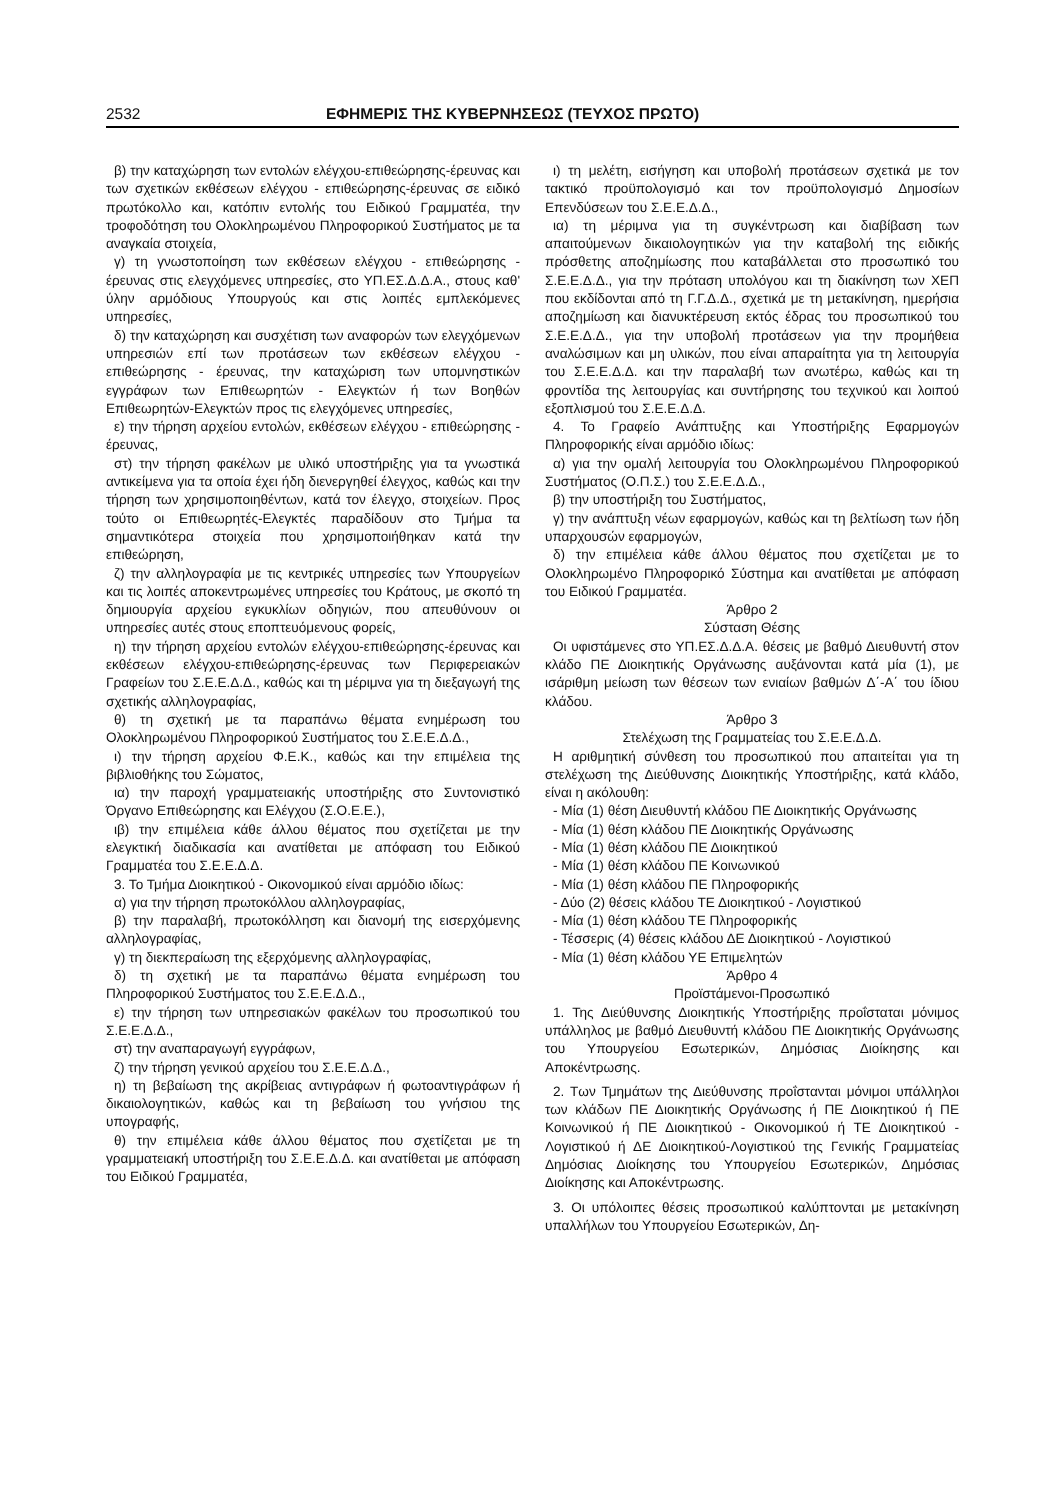2532 ΕΦΗΜΕΡΙΣ ΤΗΣ ΚΥΒΕΡΝΗΣΕΩΣ (ΤΕΥΧΟΣ ΠΡΩΤΟ)
β) την καταχώρηση των εντολών ελέγχου-επιθεώρησης-έρευνας και των σχετικών εκθέσεων ελέγχου - επιθεώρησης-έρευνας σε ειδικό πρωτόκολλο και, κατόπιν εντολής του Ειδικού Γραμματέα, την τροφοδότηση του Ολοκληρωμένου Πληροφορικού Συστήματος με τα αναγκαία στοιχεία,
γ) τη γνωστοποίηση των εκθέσεων ελέγχου - επιθεώρησης - έρευνας στις ελεγχόμενες υπηρεσίες, στο ΥΠ.ΕΣ.Δ.Δ.Α., στους καθ' ύλην αρμόδιους Υπουργούς και στις λοιπές εμπλεκόμενες υπηρεσίες,
δ) την καταχώρηση και συσχέτιση των αναφορών των ελεγχόμενων υπηρεσιών επί των προτάσεων των εκθέσεων ελέγχου - επιθεώρησης - έρευνας, την καταχώριση των υπομνηστικών εγγράφων των Επιθεωρητών - Ελεγκτών ή των Βοηθών Επιθεωρητών-Ελεγκτών προς τις ελεγχόμενες υπηρεσίες,
ε) την τήρηση αρχείου εντολών, εκθέσεων ελέγχου - επιθεώρησης - έρευνας,
στ) την τήρηση φακέλων με υλικό υποστήριξης για τα γνωστικά αντικείμενα για τα οποία έχει ήδη διενεργηθεί έλεγχος, καθώς και την τήρηση των χρησιμοποιηθέντων, κατά τον έλεγχο, στοιχείων. Προς τούτο οι Επιθεωρητές-Ελεγκτές παραδίδουν στο Τμήμα τα σημαντικότερα στοιχεία που χρησιμοποιήθηκαν κατά την επιθεώρηση,
ζ) την αλληλογραφία με τις κεντρικές υπηρεσίες των Υπουργείων και τις λοιπές αποκεντρωμένες υπηρεσίες του Κράτους, με σκοπό τη δημιουργία αρχείου εγκυκλίων οδηγιών, που απευθύνουν οι υπηρεσίες αυτές στους εποπτευόμενους φορείς,
η) την τήρηση αρχείου εντολών ελέγχου-επιθεώρησης-έρευνας και εκθέσεων ελέγχου-επιθεώρησης-έρευνας των Περιφερειακών Γραφείων του Σ.Ε.Ε.Δ.Δ., καθώς και τη μέριμνα για τη διεξαγωγή της σχετικής αλληλογραφίας,
θ) τη σχετική με τα παραπάνω θέματα ενημέρωση του Ολοκληρωμένου Πληροφορικού Συστήματος του Σ.Ε.Ε.Δ.Δ.,
ι) την τήρηση αρχείου Φ.Ε.Κ., καθώς και την επιμέλεια της βιβλιοθήκης του Σώματος,
ια) την παροχή γραμματειακής υποστήριξης στο Συντονιστικό Όργανο Επιθεώρησης και Ελέγχου (Σ.Ο.Ε.Ε.),
ιβ) την επιμέλεια κάθε άλλου θέματος που σχετίζεται με την ελεγκτική διαδικασία και ανατίθεται με απόφαση του Ειδικού Γραμματέα του Σ.Ε.Ε.Δ.Δ.
3. Το Τμήμα Διοικητικού - Οικονομικού είναι αρμόδιο ιδίως:
α) για την τήρηση πρωτοκόλλου αλληλογραφίας,
β) την παραλαβή, πρωτοκόλληση και διανομή της εισερχόμενης αλληλογραφίας,
γ) τη διεκπεραίωση της εξερχόμενης αλληλογραφίας,
δ) τη σχετική με τα παραπάνω θέματα ενημέρωση του Πληροφορικού Συστήματος του Σ.Ε.Ε.Δ.Δ.,
ε) την τήρηση των υπηρεσιακών φακέλων του προσωπικού του Σ.Ε.Ε.Δ.Δ.,
στ) την αναπαραγωγή εγγράφων,
ζ) την τήρηση γενικού αρχείου του Σ.Ε.Ε.Δ.Δ.,
η) τη βεβαίωση της ακρίβειας αντιγράφων ή φωτοαντιγράφων ή δικαιολογητικών, καθώς και τη βεβαίωση του γνήσιου της υπογραφής,
θ) την επιμέλεια κάθε άλλου θέματος που σχετίζεται με τη γραμματειακή υποστήριξη του Σ.Ε.Ε.Δ.Δ. και ανατίθεται με απόφαση του Ειδικού Γραμματέα,
ι) τη μελέτη, εισήγηση και υποβολή προτάσεων σχετικά με τον τακτικό προϋπολογισμό και τον προϋπολογισμό Δημοσίων Επενδύσεων του Σ.Ε.Ε.Δ.Δ.,
ια) τη μέριμνα για τη συγκέντρωση και διαβίβαση των απαιτούμενων δικαιολογητικών για την καταβολή της ειδικής πρόσθετης αποζημίωσης που καταβάλλεται στο προσωπικό του Σ.Ε.Ε.Δ.Δ., για την πρόταση υπολόγου και τη διακίνηση των ΧΕΠ που εκδίδονται από τη Γ.Γ.Δ.Δ., σχετικά με τη μετακίνηση, ημερήσια αποζημίωση και διανυκτέρευση εκτός έδρας του προσωπικού του Σ.Ε.Ε.Δ.Δ., για την υποβολή προτάσεων για την προμήθεια αναλώσιμων και μη υλικών, που είναι απαραίτητα για τη λειτουργία του Σ.Ε.Ε.Δ.Δ. και την παραλαβή των ανωτέρω, καθώς και τη φροντίδα της λειτουργίας και συντήρησης του τεχνικού και λοιπού εξοπλισμού του Σ.Ε.Ε.Δ.Δ.
4. Το Γραφείο Ανάπτυξης και Υποστήριξης Εφαρμογών Πληροφορικής είναι αρμόδιο ιδίως:
α) για την ομαλή λειτουργία του Ολοκληρωμένου Πληροφορικού Συστήματος (Ο.Π.Σ.) του Σ.Ε.Ε.Δ.Δ.,
β) την υποστήριξη του Συστήματος,
γ) την ανάπτυξη νέων εφαρμογών, καθώς και τη βελτίωση των ήδη υπαρχουσών εφαρμογών,
δ) την επιμέλεια κάθε άλλου θέματος που σχετίζεται με το Ολοκληρωμένο Πληροφορικό Σύστημα και ανατίθεται με απόφαση του Ειδικού Γραμματέα.
Άρθρο 2
Σύσταση Θέσης
Οι υφιστάμενες στο ΥΠ.ΕΣ.Δ.Δ.Α. θέσεις με βαθμό Διευθυντή στον κλάδο ΠΕ Διοικητικής Οργάνωσης αυξάνονται κατά μία (1), με ισάριθμη μείωση των θέσεων των ενιαίων βαθμών Δ΄-Α΄ του ίδιου κλάδου.
Άρθρο 3
Στελέχωση της Γραμματείας του Σ.Ε.Ε.Δ.Δ.
Η αριθμητική σύνθεση του προσωπικού που απαιτείται για τη στελέχωση της Διεύθυνσης Διοικητικής Υποστήριξης, κατά κλάδο, είναι η ακόλουθη:
- Μία (1) θέση Διευθυντή κλάδου ΠΕ Διοικητικής Οργάνωσης
- Μία (1) θέση κλάδου ΠΕ Διοικητικής Οργάνωσης
- Μία (1) θέση κλάδου ΠΕ Διοικητικού
- Μία (1) θέση κλάδου ΠΕ Κοινωνικού
- Μία (1) θέση κλάδου ΠΕ Πληροφορικής
- Δύο (2) θέσεις κλάδου ΤΕ Διοικητικού - Λογιστικού
- Μία (1) θέση κλάδου ΤΕ Πληροφορικής
- Τέσσερις (4) θέσεις κλάδου ΔΕ Διοικητικού - Λογιστικού
- Μία (1) θέση κλάδου ΥΕ Επιμελητών
Άρθρο 4
Προϊστάμενοι-Προσωπικό
1. Της Διεύθυνσης Διοικητικής Υποστήριξης προΐσταται μόνιμος υπάλληλος με βαθμό Διευθυντή κλάδου ΠΕ Διοικητικής Οργάνωσης του Υπουργείου Εσωτερικών, Δημόσιας Διοίκησης και Αποκέντρωσης.
2. Των Τμημάτων της Διεύθυνσης προΐστανται μόνιμοι υπάλληλοι των κλάδων ΠΕ Διοικητικής Οργάνωσης ή ΠΕ Διοικητικού ή ΠΕ Κοινωνικού ή ΠΕ Διοικητικού - Οικονομικού ή ΤΕ Διοικητικού - Λογιστικού ή ΔΕ Διοικητικού-Λογιστικού της Γενικής Γραμματείας Δημόσιας Διοίκησης του Υπουργείου Εσωτερικών, Δημόσιας Διοίκησης και Αποκέντρωσης.
3. Οι υπόλοιπες θέσεις προσωπικού καλύπτονται με μετακίνηση υπαλλήλων του Υπουργείου Εσωτερικών, Δη-